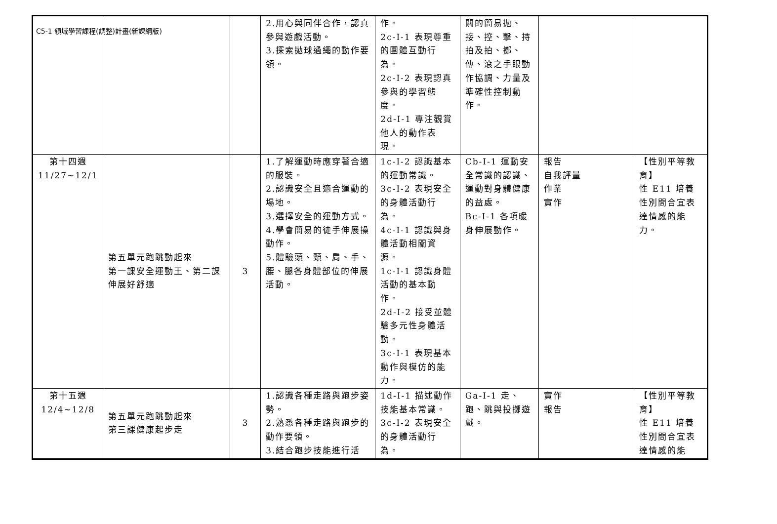C5-1 領域學習課程(調整)計畫(新課綱版)
| | | | 2.用心與同伴合作，認真參與遊戲活動。 3.探索拋球過繩的動作要領。 | 作。 2c-I-1 表現尊重的團體互動行為。 2c-I-2 表現認真參與的學習態度。 2d-I-1 專注觀賞他人的動作表現。 | 關的簡易拋、接、控、擊、持拍及拍、擲、傳、滾之手眼動作協調、力量及準確性控制動作。 | | |
| 第十四週 11/27~12/1 | 第五單元跑跳動起來 第一課安全運動王、第二課伸展好舒適 | 3 | 1.了解運動時應穿著合適的服裝。 2.認識安全且適合運動的場地。 3.選擇安全的運動方式。 4.學會簡易的徒手伸展操動作。 5.體驗頭、頸、肩、手、腰、腿各身體部位的伸展活動。 | 1c-I-2 認識基本的運動常識。 3c-I-2 表現安全的身體活動行為。 4c-I-1 認識與身體活動相關資源。 1c-I-1 認識身體活動的基本動作。 2d-I-2 接受並體驗多元性身體活動。 3c-I-1 表現基本動作與模仿的能力。 | Cb-I-1 運動安全常識的認識、運動對身體健康的益處。 Bc-I-1 各項暖身伸展動作。 | 報告 自我評量 作業 實作 | 【性別平等教育】 性 E11 培養性別間合宜表達情感的能力。 |
| 第十五週 12/4~12/8 | 第五單元跑跳動起來 第三課健康起步走 | 3 | 1.認識各種走路與跑步姿勢。 2.熟悉各種走路與跑步的動作要領。 3.結合跑步技能進行活 | 1d-I-1 描述動作技能基本常識。 3c-I-2 表現安全的身體活動行為。 | Ga-I-1 走、跑、跳與投擲遊戲。 | 實作 報告 | 【性別平等教育】 性 E11 培養性別間合宜表達情感的能 |